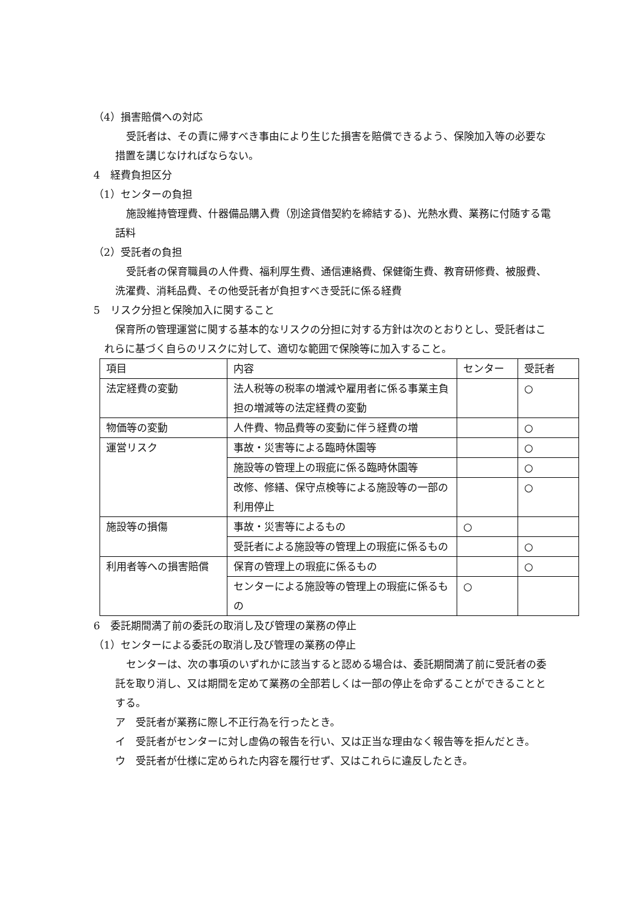（4）損害賠償への対応
受託者は、その責に帰すべき事由により生じた損害を賠償できるよう、保険加入等の必要な措置を講じなければならない。
4　経費負担区分
（1）センターの負担
施設維持管理費、什器備品購入費（別途貸借契約を締結する)、光熱水費、業務に付随する電話料
（2）受託者の負担
受託者の保育職員の人件費、福利厚生費、通信連絡費、保健衛生費、教育研修費、被服費、洗濯費、消耗品費、その他受託者が負担すべき受託に係る経費
5　リスク分担と保険加入に関すること
保育所の管理運営に関する基本的なリスクの分担に対する方針は次のとおりとし、受託者はこれらに基づく自らのリスクに対して、適切な範囲で保険等に加入すること。
| 項目 | 内容 | センター | 受託者 |
| 法定経費の変動 | 法人税等の税率の増減や雇用者に係る事業主負担の増減等の法定経費の変動 | | ○ |
| 物価等の変動 | 人件費、物品費等の変動に伴う経費の増 | | ○ |
| 運営リスク | 事故・災害等による臨時休園等 | | ○ |
| | 施設等の管理上の瑕疵に係る臨時休園等 | | ○ |
| | 改修、修繕、保守点検等による施設等の一部の利用停止 | | ○ |
| 施設等の損傷 | 事故・災害等によるもの | ○ | |
| | 受託者による施設等の管理上の瑕疵に係るもの | | ○ |
| 利用者等への損害賠償 | 保育の管理上の瑕疵に係るもの | | ○ |
| | センターによる施設等の管理上の瑕疵に係るもの | ○ | |
6　委託期間満了前の委託の取消し及び管理の業務の停止
（1）センターによる委託の取消し及び管理の業務の停止
センターは、次の事項のいずれかに該当すると認める場合は、委託期間満了前に受託者の委託を取り消し、又は期間を定めて業務の全部若しくは一部の停止を命ずることができることとする。
ア　受託者が業務に際し不正行為を行ったとき。
イ　受託者がセンターに対し虚偽の報告を行い、又は正当な理由なく報告等を拒んだとき。
ウ　受託者が仕様に定められた内容を履行せず、又はこれらに違反したとき。